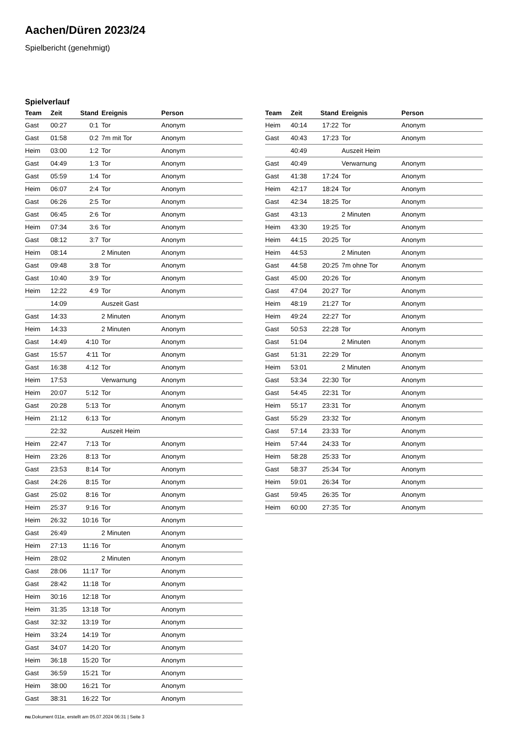Aachen/Düren 2023/24
Spielbericht (genehmigt)
Spielverlauf
| Team | Zeit | Stand | Ereignis | Person |
| --- | --- | --- | --- | --- |
| Gast | 00:27 | 0:1 | Tor | Anonym |
| Gast | 01:58 | 0:2 | 7m mit Tor | Anonym |
| Heim | 03:00 | 1:2 | Tor | Anonym |
| Gast | 04:49 | 1:3 | Tor | Anonym |
| Gast | 05:59 | 1:4 | Tor | Anonym |
| Heim | 06:07 | 2:4 | Tor | Anonym |
| Gast | 06:26 | 2:5 | Tor | Anonym |
| Gast | 06:45 | 2:6 | Tor | Anonym |
| Heim | 07:34 | 3:6 | Tor | Anonym |
| Gast | 08:12 | 3:7 | Tor | Anonym |
| Heim | 08:14 | | 2 Minuten | Anonym |
| Gast | 09:48 | 3:8 | Tor | Anonym |
| Gast | 10:40 | 3:9 | Tor | Anonym |
| Heim | 12:22 | 4:9 | Tor | Anonym |
| | 14:09 | | Auszeit Gast | |
| Gast | 14:33 | | 2 Minuten | Anonym |
| Heim | 14:33 | | 2 Minuten | Anonym |
| Gast | 14:49 | 4:10 | Tor | Anonym |
| Gast | 15:57 | 4:11 | Tor | Anonym |
| Gast | 16:38 | 4:12 | Tor | Anonym |
| Heim | 17:53 | | Verwarnung | Anonym |
| Heim | 20:07 | 5:12 | Tor | Anonym |
| Gast | 20:28 | 5:13 | Tor | Anonym |
| Heim | 21:12 | 6:13 | Tor | Anonym |
| | 22:32 | | Auszeit Heim | |
| Heim | 22:47 | 7:13 | Tor | Anonym |
| Heim | 23:26 | 8:13 | Tor | Anonym |
| Gast | 23:53 | 8:14 | Tor | Anonym |
| Gast | 24:26 | 8:15 | Tor | Anonym |
| Gast | 25:02 | 8:16 | Tor | Anonym |
| Heim | 25:37 | 9:16 | Tor | Anonym |
| Heim | 26:32 | 10:16 | Tor | Anonym |
| Gast | 26:49 | | 2 Minuten | Anonym |
| Heim | 27:13 | 11:16 | Tor | Anonym |
| Heim | 28:02 | | 2 Minuten | Anonym |
| Gast | 28:06 | 11:17 | Tor | Anonym |
| Gast | 28:42 | 11:18 | Tor | Anonym |
| Heim | 30:16 | 12:18 | Tor | Anonym |
| Heim | 31:35 | 13:18 | Tor | Anonym |
| Gast | 32:32 | 13:19 | Tor | Anonym |
| Heim | 33:24 | 14:19 | Tor | Anonym |
| Gast | 34:07 | 14:20 | Tor | Anonym |
| Heim | 36:18 | 15:20 | Tor | Anonym |
| Gast | 36:59 | 15:21 | Tor | Anonym |
| Heim | 38:00 | 16:21 | Tor | Anonym |
| Gast | 38:31 | 16:22 | Tor | Anonym |
| Team | Zeit | Stand | Ereignis | Person |
| --- | --- | --- | --- | --- |
| Heim | 40:14 | 17:22 | Tor | Anonym |
| Gast | 40:43 | 17:23 | Tor | Anonym |
| | 40:49 | | Auszeit Heim | |
| Gast | 40:49 | | Verwarnung | Anonym |
| Gast | 41:38 | 17:24 | Tor | Anonym |
| Heim | 42:17 | 18:24 | Tor | Anonym |
| Gast | 42:34 | 18:25 | Tor | Anonym |
| Gast | 43:13 | | 2 Minuten | Anonym |
| Heim | 43:30 | 19:25 | Tor | Anonym |
| Heim | 44:15 | 20:25 | Tor | Anonym |
| Heim | 44:53 | | 2 Minuten | Anonym |
| Gast | 44:58 | 20:25 | 7m ohne Tor | Anonym |
| Gast | 45:00 | 20:26 | Tor | Anonym |
| Gast | 47:04 | 20:27 | Tor | Anonym |
| Heim | 48:19 | 21:27 | Tor | Anonym |
| Heim | 49:24 | 22:27 | Tor | Anonym |
| Gast | 50:53 | 22:28 | Tor | Anonym |
| Gast | 51:04 | | 2 Minuten | Anonym |
| Gast | 51:31 | 22:29 | Tor | Anonym |
| Heim | 53:01 | | 2 Minuten | Anonym |
| Gast | 53:34 | 22:30 | Tor | Anonym |
| Gast | 54:45 | 22:31 | Tor | Anonym |
| Heim | 55:17 | 23:31 | Tor | Anonym |
| Gast | 55:29 | 23:32 | Tor | Anonym |
| Gast | 57:14 | 23:33 | Tor | Anonym |
| Heim | 57:44 | 24:33 | Tor | Anonym |
| Heim | 58:28 | 25:33 | Tor | Anonym |
| Gast | 58:37 | 25:34 | Tor | Anonym |
| Heim | 59:01 | 26:34 | Tor | Anonym |
| Gast | 59:45 | 26:35 | Tor | Anonym |
| Heim | 60:00 | 27:35 | Tor | Anonym |
nu.Dokument 011e, erstellt am 05.07.2024 06:31 | Seite 3